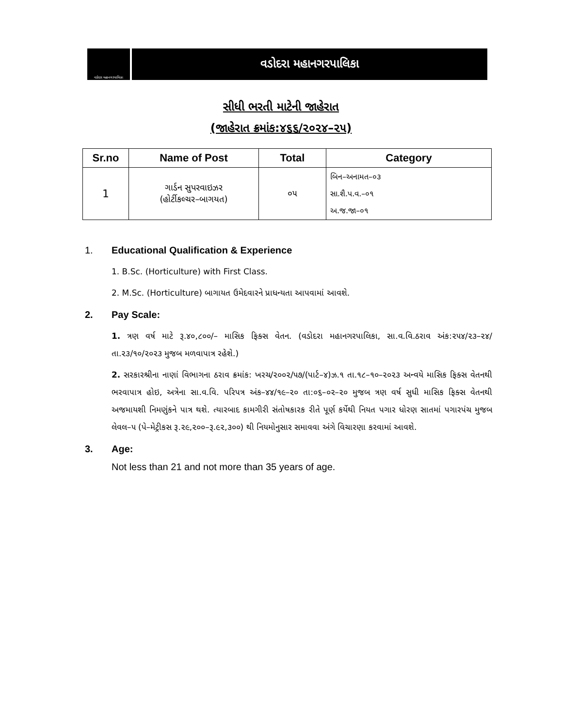વડોદરા મહાનગરપાલિકા
વડોદરા મહાનગરપાલિકા
સીધી ભરતી માટેની જાહેરાત
(જાહેરાત ક્રમાંક:૪૬૬/૨૦૨૪–૨૫)
| Sr.no | Name of Post | Total | Category |
| --- | --- | --- | --- |
| 1 | ગાર્ડન સુપરવાઇઝર (હોર્ટીકલ્ચર–બાગયત) | ૦૫ | બિન–અનામત–૦૩ સા.શૈ.પ.વ.–૦૧ અ.જ.જા–૦૧ |
1. Educational Qualification & Experience
1. B.Sc. (Horticulture) with First Class.
2. M.Sc. (Horticulture) બાગાયત ઉમેદવારને પ્રાધન્યતા આપવામાં આવશે.
2. Pay Scale:
1. ત્રણ વર્ષ માટે રૂ.૪૦,૮૦૦/– માસિક ફિક્સ વેતન. (વડોદરા મહાનગરપાલિકા, સા.વ.વિ.ઠરાવ અંક:૨૫૪/૨૩–૨૪/તા.૨૩/૧૦/૨૦૨૩ મુજબ મળવાપાત્ર રહેશે.)
2. સરકારશ્રીના નાણાં વિભાગના ઠરાવ ક્રમાંક: ખરચ/૨૦૦૨/૫૭/(પાર્ટ–૪)ઝ.૧ તા.૧૮–૧૦–૨૦૨૩ અન્વયે માસિક ફિક્સ વેતનથી ભરવાપાત્ર હોઇ, અત્રેના સા.વ.વિ. પરિપત્ર અંક–૪૪/૧૯–૨૦ તા:૦૬–૦૨–૨૦ મુજબ ત્રણ વર્ષ સુધી માસિક ફિક્સ વેતનથી અજમાયશી નિમણુંકને પાત્ર થશે. ત્યારબાદ કામગીરી સંતોષકારક રીતે પૂર્ણ કર્યેથી નિયત પગાર ધોરણ સાતમાં પગારપંચ મુજબ લેવલ–૫ (પે–મેટ્રીકસ રૂ.૨૯,૨૦૦–રૂ.૯૨,૩૦૦) થી નિયમોનુસાર સમાવવા અંગે વિચારણા કરવામાં આવશે.
3. Age:
Not less than 21 and not more than 35 years of age.